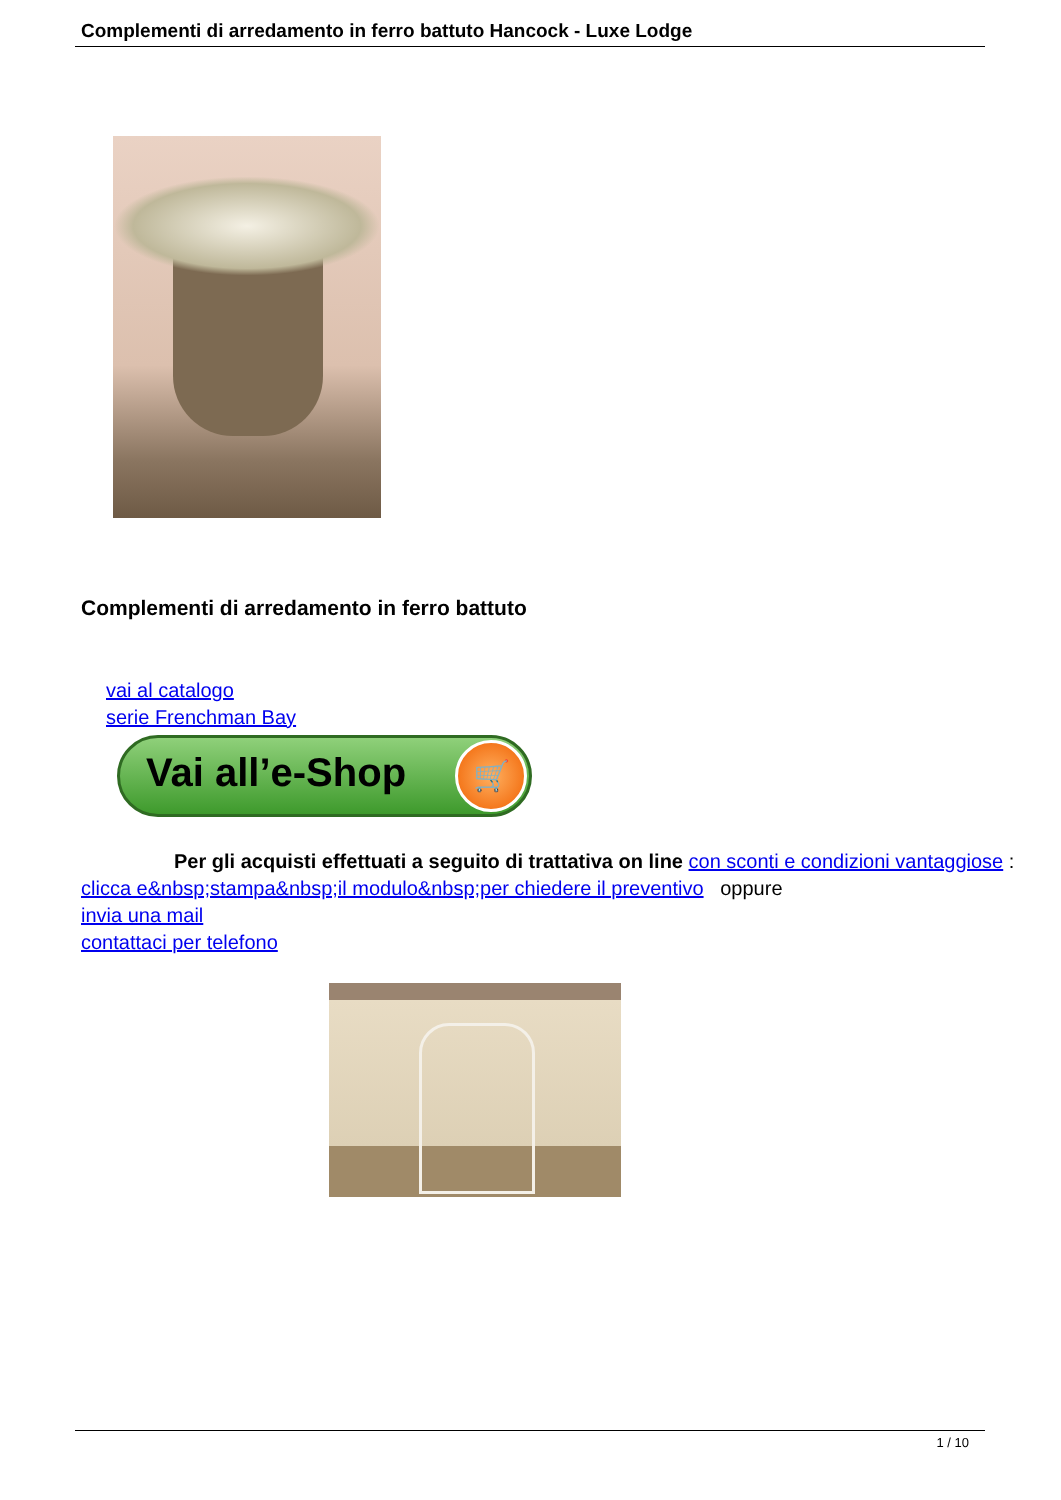Complementi di arredamento in ferro battuto Hancock - Luxe Lodge
Complementi di arredamento in ferro battuto
vai al catalogo
serie Frenchman Bay
Vai all’e-Shop
🛒
Per gli acquisti effettuati a seguito di trattativa on line con sconti e condizioni vantaggiose :
clicca e&nbsp;stampa&nbsp;il modulo&nbsp;per chiedere il preventivo oppure
invia una mail
contattaci per telefono
1 / 10